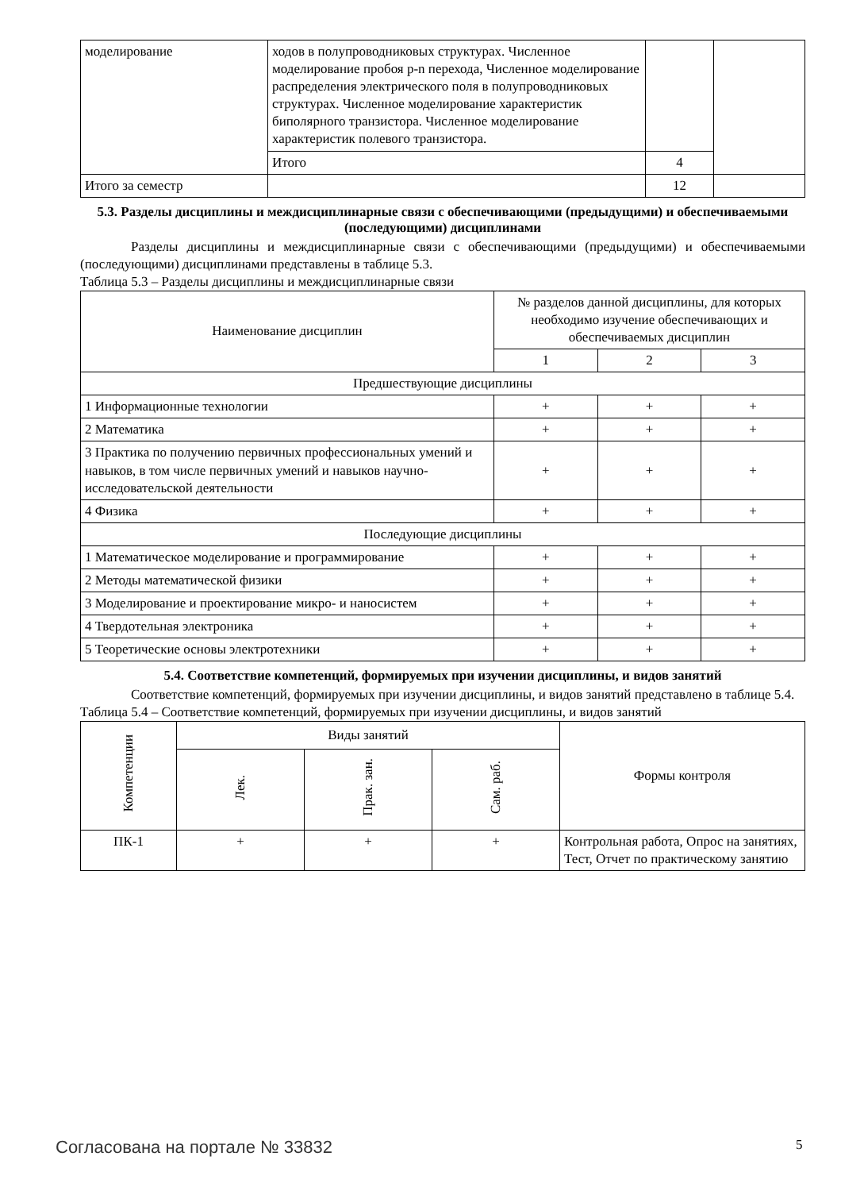| моделирование | ходов в полупроводниковых структурах. Численное моделирование пробоя p-n перехода, Численное моделирование распределения электрического поля в полупроводниковых структурах. Численное моделирование характеристик биполярного транзистора. Численное моделирование характеристик полевого транзистора. | | |
| | Итого | 4 | |
| Итого за семестр | | 12 | |
5.3. Разделы дисциплины и междисциплинарные связи с обеспечивающими (предыдущими) и обеспечиваемыми (последующими) дисциплинами
Разделы дисциплины и междисциплинарные связи с обеспечивающими (предыдущими) и обеспечиваемыми (последующими) дисциплинами представлены в таблице 5.3.
Таблица 5.3 – Разделы дисциплины и междисциплинарные связи
| Наименование дисциплин | № разделов данной дисциплины, для которых необходимо изучение обеспечивающих и обеспечиваемых дисциплин | | |
| --- | --- | --- | --- |
| | 1 | 2 | 3 |
| Предшествующие дисциплины | | | |
| 1 Информационные технологии | + | + | + |
| 2 Математика | + | + | + |
| 3 Практика по получению первичных профессиональных умений и навыков, в том числе первичных умений и навыков научно-исследовательской деятельности | + | + | + |
| 4 Физика | + | + | + |
| Последующие дисциплины | | | |
| 1 Математическое моделирование и программирование | + | + | + |
| 2 Методы математической физики | + | + | + |
| 3 Моделирование и проектирование микро- и наносистем | + | + | + |
| 4 Твердотельная электроника | + | + | + |
| 5 Теоретические основы электротехники | + | + | + |
5.4. Соответствие компетенций, формируемых при изучении дисциплины, и видов занятий
Соответствие компетенций, формируемых при изучении дисциплины, и видов занятий представлено в таблице 5.4.
Таблица 5.4 – Соответствие компетенций, формируемых при изучении дисциплины, и видов занятий
| Компетенции | Виды занятий | | | Формы контроля |
| --- | --- | --- | --- | --- |
| | Лек. | Прак. зан. | Сам. раб. | |
| ПК-1 | + | + | + | Контрольная работа, Опрос на занятиях, Тест, Отчет по практическому занятию |
Согласована на портале № 33832 5